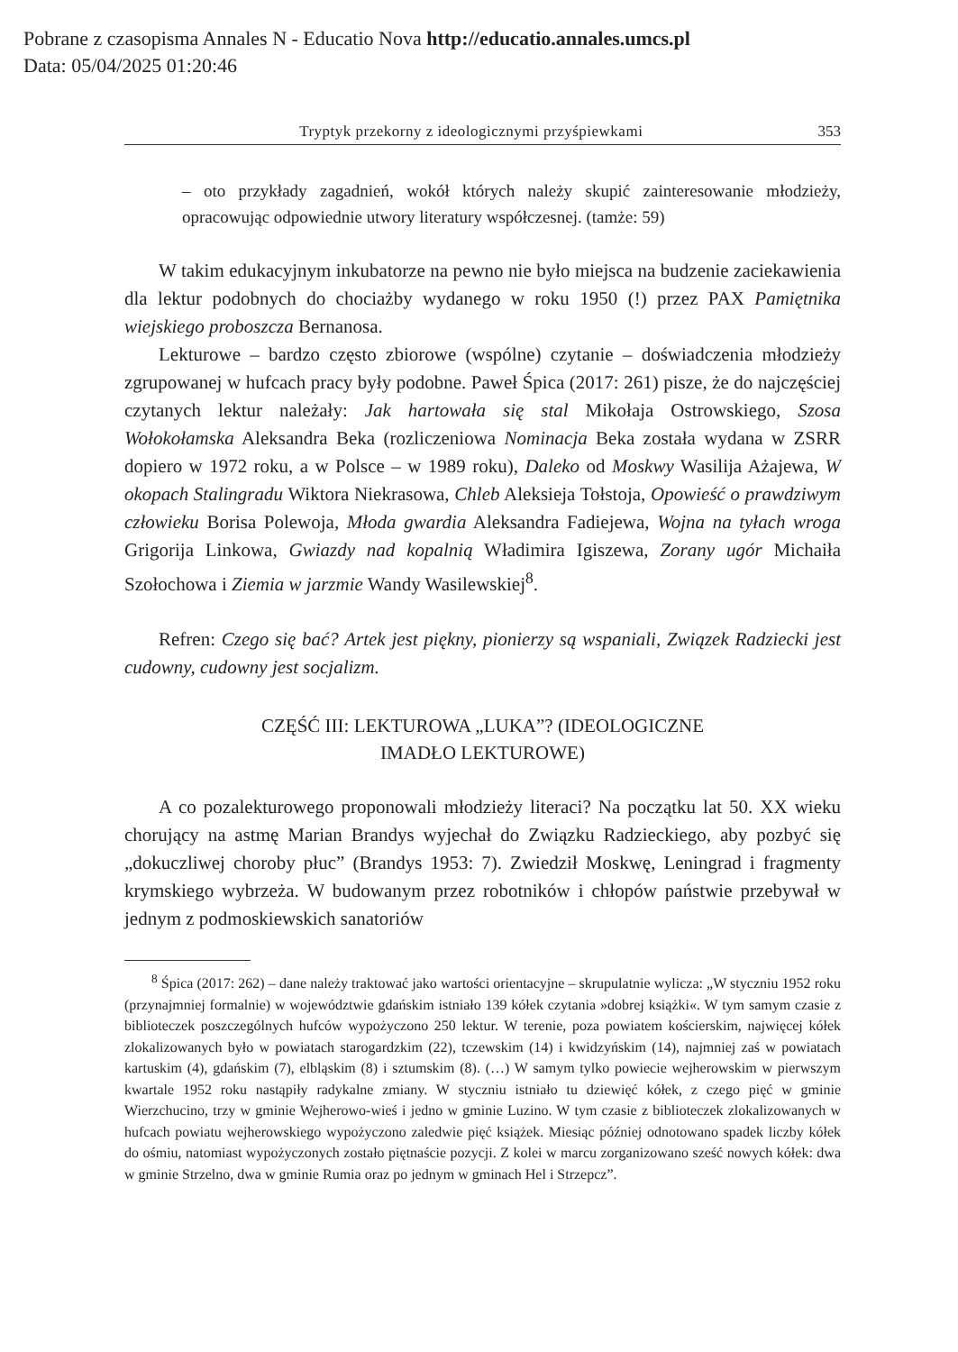Pobrane z czasopisma Annales N - Educatio Nova http://educatio.annales.umcs.pl
Data: 05/04/2025 01:20:46
Tryptyk przekorny z ideologicznymi przyśpiewkami 353
– oto przykłady zagadnień, wokół których należy skupić zainteresowanie młodzieży, opracowując odpowiednie utwory literatury współczesnej. (tamże: 59)
W takim edukacyjnym inkubatorze na pewno nie było miejsca na budzenie zaciekawienia dla lektur podobnych do chociażby wydanego w roku 1950 (!) przez PAX Pamiętnika wiejskiego proboszcza Bernanosa.
Lekturowe – bardzo często zbiorowe (wspólne) czytanie – doświadczenia młodzieży zgrupowanej w hufcach pracy były podobne. Paweł Śpica (2017: 261) pisze, że do najczęściej czytanych lektur należały: Jak hartowała się stal Mikołaja Ostrowskiego, Szosa Wołokołamska Aleksandra Beka (rozliczeniowa Nominacja Beka została wydana w ZSRR dopiero w 1972 roku, a w Polsce – w 1989 roku), Daleko od Moskwy Wasilija Ażajewa, W okopach Stalingradu Wiktora Niekrasowa, Chleb Aleksieja Tołstoja, Opowieść o prawdziwym człowieku Borisa Polewoja, Młoda gwardia Aleksandra Fadiejewa, Wojna na tyłach wroga Grigorija Linkowa, Gwiazdy nad kopalnią Władimira Igiszewa, Zorany ugór Michaiła Szołochowa i Ziemia w jarzmie Wandy Wasilewskiej<sup>8</sup>.
Refren: Czego się bać? Artek jest piękny, pionierzy są wspaniali, Związek Radziecki jest cudowny, cudowny jest socjalizm.
CZĘŚĆ III: LEKTUROWA „LUKA”? (IDEOLOGICZNE
IMADŁO LEKTUROWE)
A co pozalekturowego proponowali młodzieży literaci? Na początku lat 50. XX wieku chorujący na astmę Marian Brandys wyjechał do Związku Radzieckiego, aby pozbyć się „dokuczliwej choroby płuc” (Brandys 1953: 7). Zwiedził Moskwę, Leningrad i fragmenty krymskiego wybrzeża. W budowanym przez robotników i chłopów państwie przebywał w jednym z podmoskiewskich sanatoriów
<sup>8</sup> Śpica (2017: 262) – dane należy traktować jako wartości orientacyjne – skrupulatnie wylicza: „W styczniu 1952 roku (przynajmniej formalnie) w województwie gdańskim istniało 139 kółek czytania »dobrej książki«. W tym samym czasie z biblioteczek poszczególnych hufców wypożyczono 250 lektur. W terenie, poza powiatem kościerskim, najwięcej kółek zlokalizowanych było w powiatach starogardzkim (22), tczewskim (14) i kwidzyńskim (14), najmniej zaś w powiatach kartuskim (4), gdańskim (7), elbląskim (8) i sztumskim (8). (…) W samym tylko powiecie wejherowskim w pierwszym kwartale 1952 roku nastąpiły radykalne zmiany. W styczniu istniało tu dziewięć kółek, z czego pięć w gminie Wierzchucino, trzy w gminie Wejherowo-wieś i jedno w gminie Luzino. W tym czasie z biblioteczek zlokalizowanych w hufcach powiatu wejherowskiego wypożyczono zaledwie pięć książek. Miesiąc później odnotowano spadek liczby kółek do ośmiu, natomiast wypożyczonych zostało piętnaście pozycji. Z kolei w marcu zorganizowano sześć nowych kółek: dwa w gminie Strzelno, dwa w gminie Rumia oraz po jednym w gminach Hel i Strzepcz”.